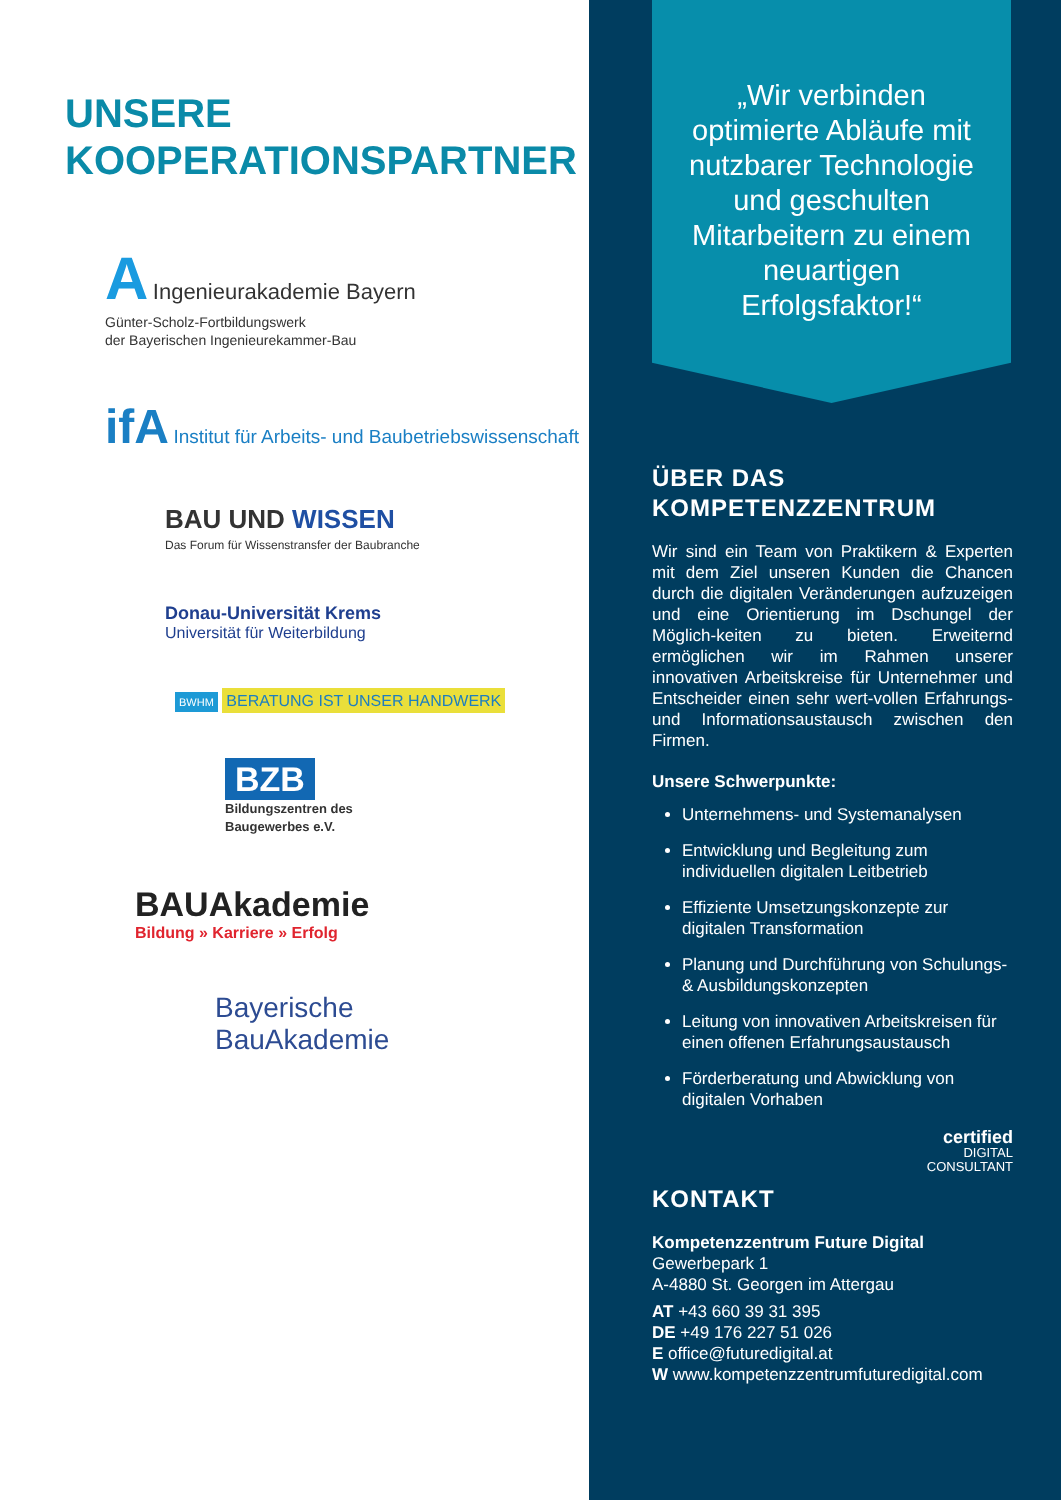UNSERE
KOOPERATIONSPARTNER
A Ingenieurakademie Bayern
Günter-Scholz-Fortbildungswerk
der Bayerischen Ingenieurekammer-Bau
ifA Institut für Arbeits- und Baubetriebswissenschaft
BAU UND WISSEN
Das Forum für Wissenstransfer der Baubranche
Donau-Universität Krems
Universität für Weiterbildung
BWHM BERATUNG IST UNSER HANDWERK
BZB
Bildungszentren des
Baugewerbes e.V.
BAUAkademie
Bildung » Karriere » Erfolg
Bayerische
BauAkademie
„Wir verbinden optimierte Abläufe mit nutzbarer Technologie und geschulten Mitarbeitern zu einem neuartigen Erfolgsfaktor!“
ÜBER DAS
KOMPETENZZENTRUM
Wir sind ein Team von Praktikern & Experten mit dem Ziel unseren Kunden die Chancen durch die digitalen Veränderungen aufzuzeigen und eine Orientierung im Dschungel der Möglich-keiten zu bieten. Erweiternd ermöglichen wir im Rahmen unserer innovativen Arbeitskreise für Unternehmer und Entscheider einen sehr wert-vollen Erfahrungs- und Informationsaustausch zwischen den Firmen.
Unsere Schwerpunkte:
Unternehmens- und Systemanalysen
Entwicklung und Begleitung zum individuellen digitalen Leitbetrieb
Effiziente Umsetzungskonzepte zur digitalen Transformation
Planung und Durchführung von Schulungs- & Ausbildungskonzepten
Leitung von innovativen Arbeitskreisen für einen offenen Erfahrungsaustausch
Förderberatung und Abwicklung von digitalen Vorhaben
certified
DIGITAL
CONSULTANT
KONTAKT
Kompetenzzentrum Future Digital
Gewerbepark 1
A-4880 St. Georgen im Attergau
AT +43 660 39 31 395
DE +49 176 227 51 026
E office@futuredigital.at
W www.kompetenzzentrumfuturedigital.com